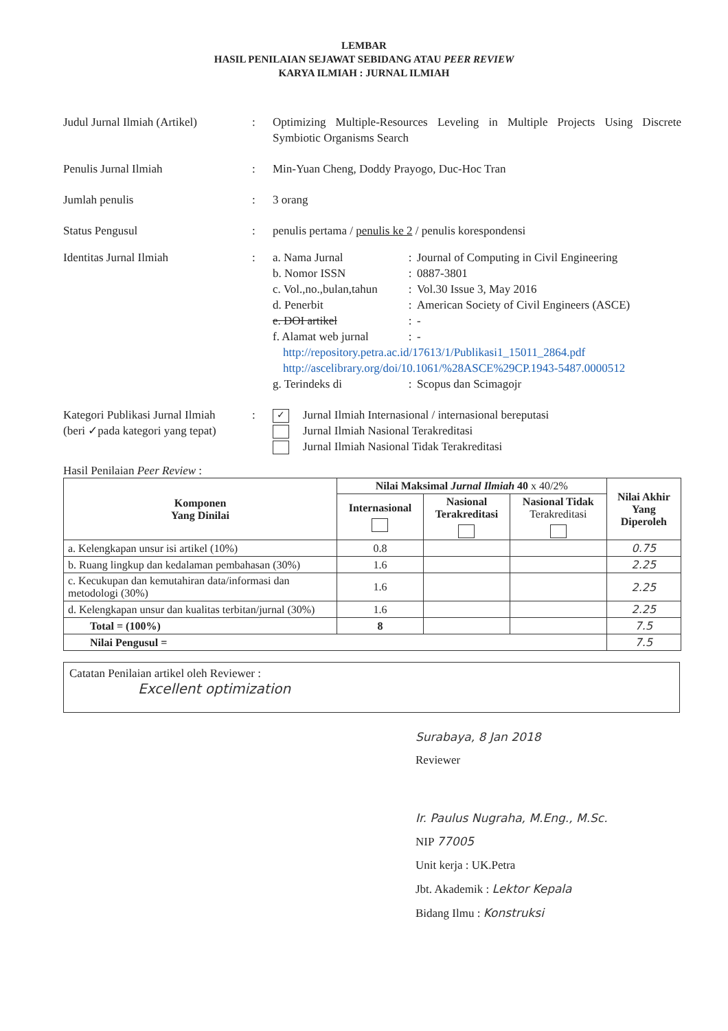LEMBAR
HASIL PENILAIAN SEJAWAT SEBIDANG ATAU PEER REVIEW
KARYA ILMIAH : JURNAL ILMIAH
Judul Jurnal Ilmiah (Artikel)
: Optimizing Multiple-Resources Leveling in Multiple Projects Using Discrete Symbiotic Organisms Search
Penulis Jurnal Ilmiah : Min-Yuan Cheng, Doddy Prayogo, Duc-Hoc Tran
Jumlah penulis : 3 orang
Status Pengusul : penulis pertama / penulis ke 2 / penulis korespondensi
Identitas Jurnal Ilmiah : a. Nama Jurnal: Journal of Computing in Civil Engineering
b. Nomor ISSN: 0887-3801
c. Vol.,no.,bulan,tahun: Vol.30 Issue 3, May 2016
d. Penerbit: American Society of Civil Engineers (ASCE)
e. DOI artikel: -
f. Alamat web jurnal: -
http://repository.petra.ac.id/17613/1/Publikasi1_15011_2864.pdf
http://ascelibrary.org/doi/10.1061/%28ASCE%29CP.1943-5487.0000512
g. Terindeks di: Scopus dan Scimagojr
Kategori Publikasi Jurnal Ilmiah
(beri ✓pada kategori yang tepat)
:
✓ Jurnal Ilmiah Internasional / internasional bereputasi
Jurnal Ilmiah Nasional Terakreditasi
Jurnal Ilmiah Nasional Tidak Terakreditasi
Hasil Penilaian Peer Review :
| Komponen Yang Dinilai | Nilai Maksimal Jurnal Ilmiah 40 x 40/2% | | | Nilai Akhir Yang Diperoleh |
| --- | --- | --- | --- | --- |
| | Internasional | Nasional Terakreditasi | Nasional Tidak Terakreditasi | |
| a. Kelengkapan unsur isi artikel (10%) | 0.8 | | | 0.75 |
| b. Ruang lingkup dan kedalaman pembahasan (30%) | 1.6 | | | 2.25 |
| c. Kecukupan dan kemutahiran data/informasi dan metodologi (30%) | 1.6 | | | 2.25 |
| d. Kelengkapan unsur dan kualitas terbitan/jurnal (30%) | 1.6 | | | 2.25 |
| Total = (100%) | 8 | | | 7.5 |
| Nilai Pengusul = | | | | 7.5 |
Catatan Penilaian artikel oleh Reviewer :
Excellent optimization
Surabaya, 8 Jan 2018
Reviewer
Ir. Paulus Nugraha, M.Eng., M.Sc.
NIP 77005
Unit kerja : UK.Petra
Jbt. Akademik : Lektor Kepala
Bidang Ilmu : Konstruksi